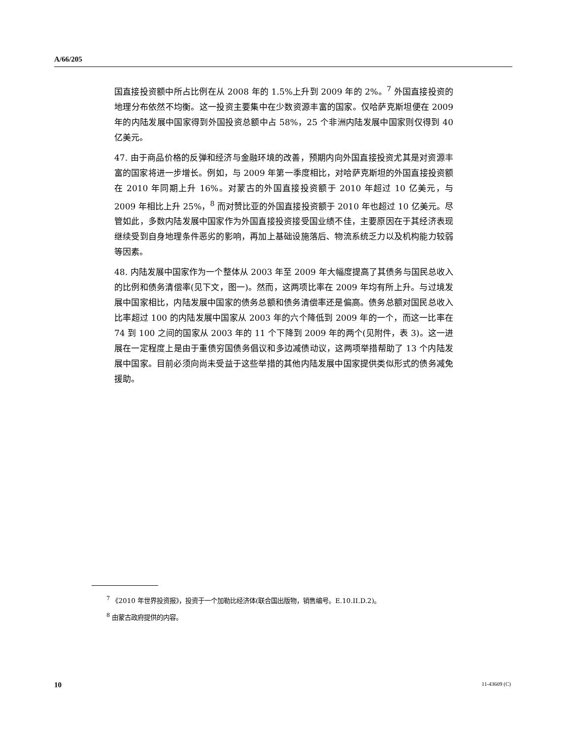A/66/205
国直接投资额中所占比例在从 2008 年的 1.5%上升到 2009 年的 2%。<sup>7</sup> 外国直接投资的地理分布依然不均衡。这一投资主要集中在少数资源丰富的国家。仅哈萨克斯坦便在 2009 年的内陆发展中国家得到外国投资总额中占 58%，25 个非洲内陆发展中国家则仅得到 40 亿美元。
47. 由于商品价格的反弹和经济与金融环境的改善，预期内向外国直接投资尤其是对资源丰富的国家将进一步增长。例如，与 2009 年第一季度相比，对哈萨克斯坦的外国直接投资额在 2010 年同期上升 16%。对蒙古的外国直接投资额于 2010 年超过 10 亿美元，与 2009 年相比上升 25%，<sup>8</sup> 而对赞比亚的外国直接投资额于 2010 年也超过 10 亿美元。尽管如此，多数内陆发展中国家作为外国直接投资接受国业绩不佳，主要原因在于其经济表现继续受到自身地理条件恶劣的影响，再加上基础设施落后、物流系统乏力以及机构能力较弱等因素。
48. 内陆发展中国家作为一个整体从 2003 年至 2009 年大幅度提高了其债务与国民总收入的比例和债务清偿率(见下文，图一)。然而，这两项比率在 2009 年均有所上升。与过境发展中国家相比，内陆发展中国家的债务总额和债务清偿率还是偏高。债务总额对国民总收入比率超过 100 的内陆发展中国家从 2003 年的六个降低到 2009 年的一个，而这一比率在 74 到 100 之间的国家从 2003 年的 11 个下降到 2009 年的两个(见附件，表 3)。这一进展在一定程度上是由于重债穷国债务倡议和多边减债动议，这两项举措帮助了 13 个内陆发展中国家。目前必须向尚未受益于这些举措的其他内陆发展中国家提供类似形式的债务减免援助。
<sup>7</sup> 《2010 年世界投资报》，投资于一个加勒比经济体(联合国出版物，销售编号。E.10.II.D.2)。
<sup>8</sup> 由蒙古政府提供的内容。
10 11-43609 (C)